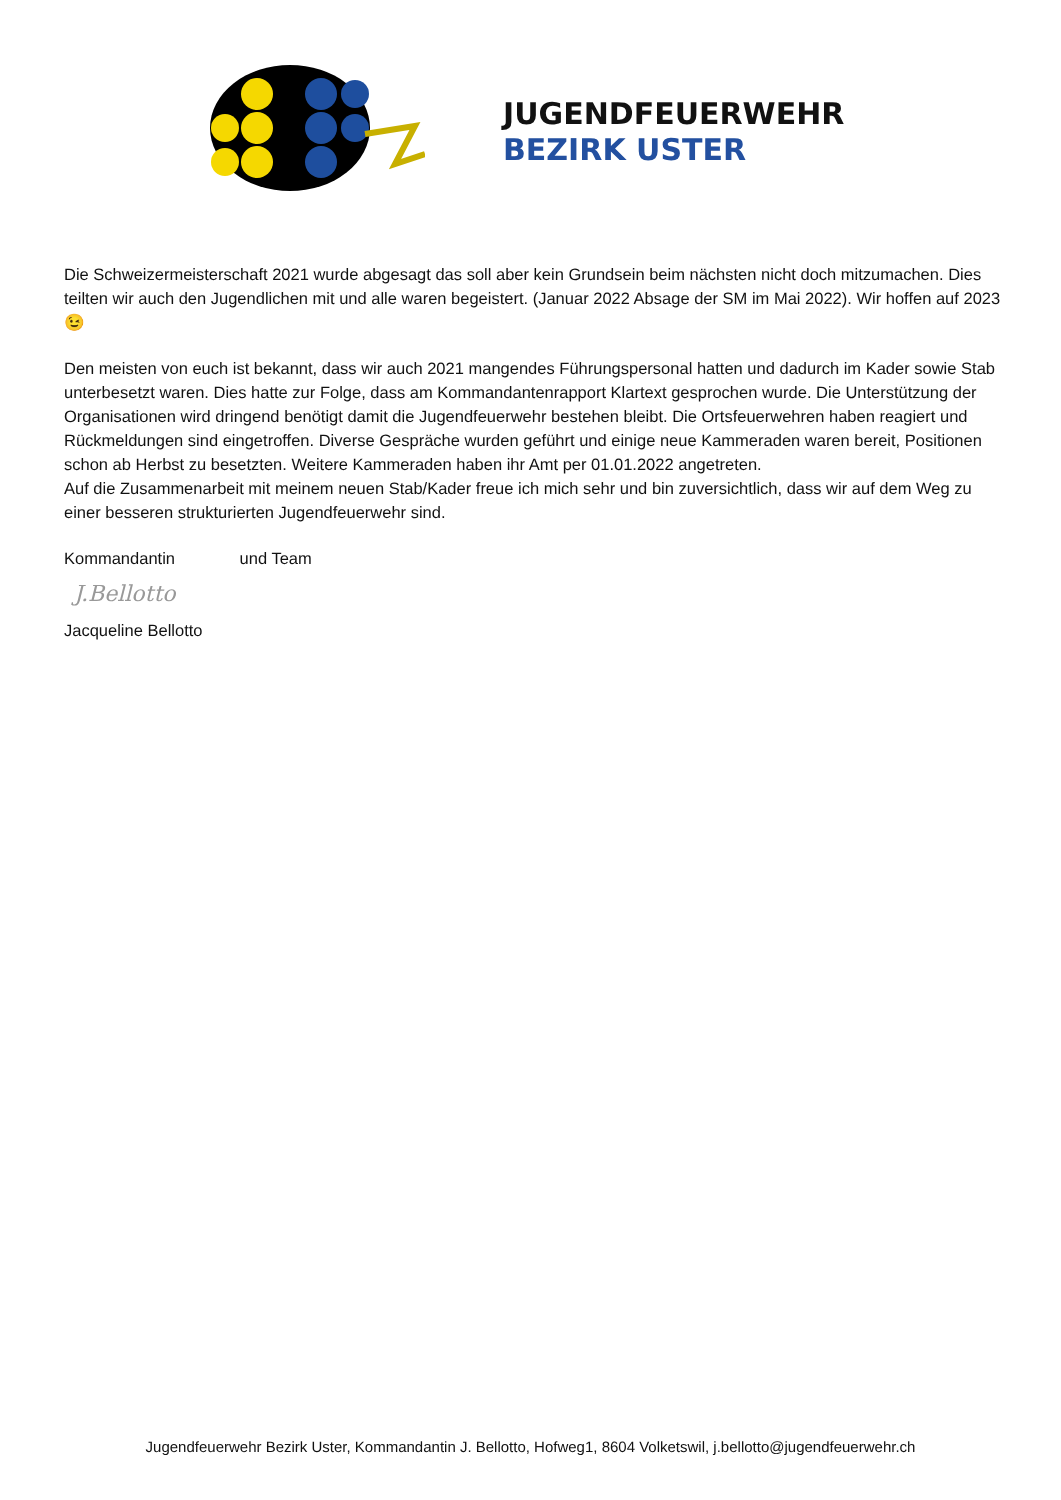JUGENDFEUERWEHR
BEZIRK USTER
Die Schweizermeisterschaft 2021 wurde abgesagt das soll aber kein Grundsein beim nächsten nicht doch mitzumachen. Dies teilten wir auch den Jugendlichen mit und alle waren begeistert. (Januar 2022 Absage der SM im Mai 2022). Wir hoffen auf 2023 😉
Den meisten von euch ist bekannt, dass wir auch 2021 mangendes Führungspersonal hatten und dadurch im Kader sowie Stab unterbesetzt waren. Dies hatte zur Folge, dass am Kommandantenrapport Klartext gesprochen wurde. Die Unterstützung der Organisationen wird dringend benötigt damit die Jugendfeuerwehr bestehen bleibt. Die Ortsfeuerwehren haben reagiert und Rückmeldungen sind eingetroffen. Diverse Gespräche wurden geführt und einige neue Kammeraden waren bereit, Positionen schon ab Herbst zu besetzten. Weitere Kammeraden haben ihr Amt per 01.01.2022 angetreten.
Auf die Zusammenarbeit mit meinem neuen Stab/Kader freue ich mich sehr und bin zuversichtlich, dass wir auf dem Weg zu einer besseren strukturierten Jugendfeuerwehr sind.
Kommandantin und Team
J.Bellotto
Jacqueline Bellotto
Jugendfeuerwehr Bezirk Uster, Kommandantin J. Bellotto, Hofweg1, 8604 Volketswil, j.bellotto@jugendfeuerwehr.ch